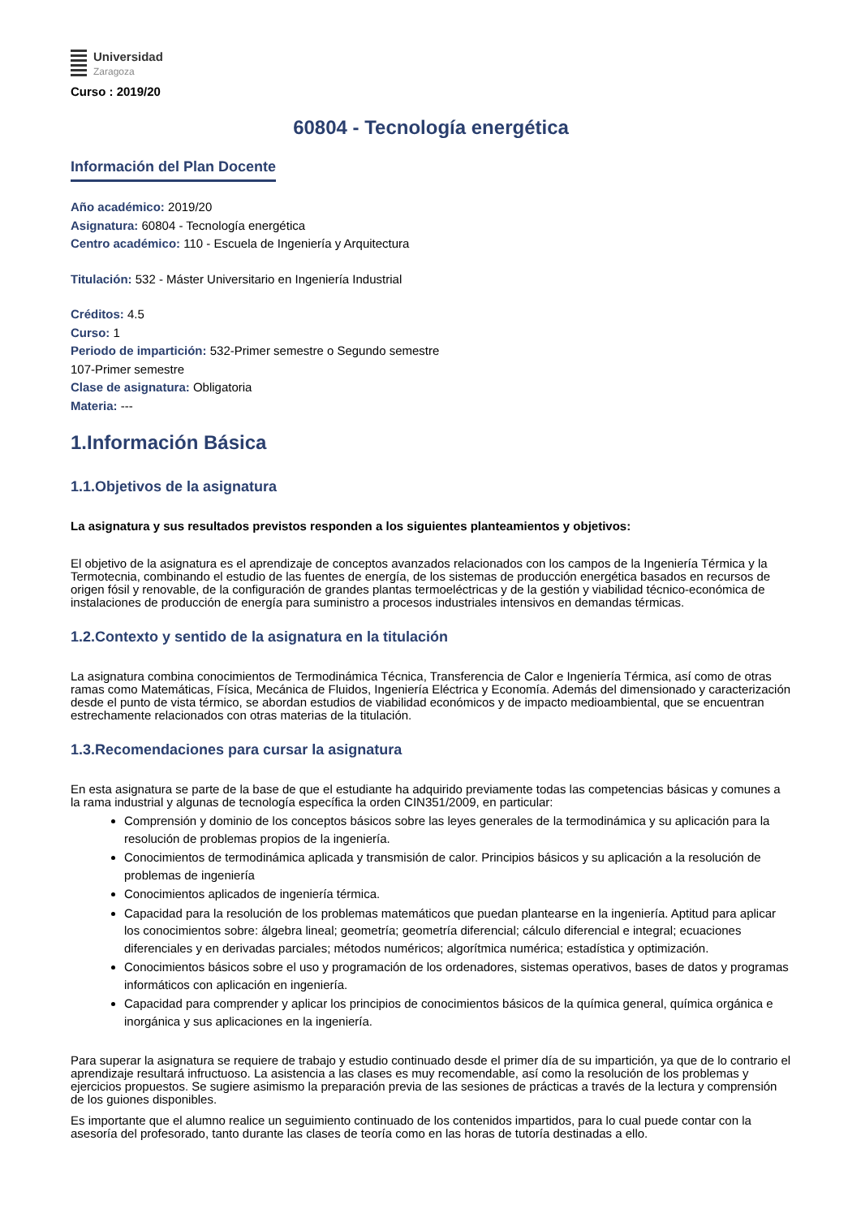Universidad
Zaragoza
Curso : 2019/20
60804 - Tecnología energética
Información del Plan Docente
Año académico: 2019/20
Asignatura: 60804 - Tecnología energética
Centro académico: 110 - Escuela de Ingeniería y Arquitectura
Titulación: 532 - Máster Universitario en Ingeniería Industrial
Créditos: 4.5
Curso: 1
Periodo de impartición: 532-Primer semestre o Segundo semestre
107-Primer semestre
Clase de asignatura: Obligatoria
Materia: ---
1.Información Básica
1.1.Objetivos de la asignatura
La asignatura y sus resultados previstos responden a los siguientes planteamientos y objetivos:
El objetivo de la asignatura es el aprendizaje de conceptos avanzados relacionados con los campos de la Ingeniería Térmica y la Termotecnia, combinando el estudio de las fuentes de energía, de los sistemas de producción energética basados en recursos de origen fósil y renovable, de la configuración de grandes plantas termoeléctricas y de la gestión y viabilidad técnico-económica de instalaciones de producción de energía para suministro a procesos industriales intensivos en demandas térmicas.
1.2.Contexto y sentido de la asignatura en la titulación
La asignatura combina conocimientos de Termodinámica Técnica, Transferencia de Calor e Ingeniería Térmica, así como de otras ramas como Matemáticas, Física, Mecánica de Fluidos, Ingeniería Eléctrica y Economía. Además del dimensionado y caracterización desde el punto de vista térmico, se abordan estudios de viabilidad económicos y de impacto medioambiental, que se encuentran estrechamente relacionados con otras materias de la titulación.
1.3.Recomendaciones para cursar la asignatura
En esta asignatura se parte de la base de que el estudiante ha adquirido previamente todas las competencias básicas y comunes a la rama industrial y algunas de tecnología específica la orden CIN351/2009, en particular:
Comprensión y dominio de los conceptos básicos sobre las leyes generales de la termodinámica y su aplicación para la resolución de problemas propios de la ingeniería.
Conocimientos de termodinámica aplicada y transmisión de calor. Principios básicos y su aplicación a la resolución de problemas de ingeniería
Conocimientos aplicados de ingeniería térmica.
Capacidad para la resolución de los problemas matemáticos que puedan plantearse en la ingeniería. Aptitud para aplicar los conocimientos sobre: álgebra lineal; geometría; geometría diferencial; cálculo diferencial e integral; ecuaciones diferenciales y en derivadas parciales; métodos numéricos; algorítmica numérica; estadística y optimización.
Conocimientos básicos sobre el uso y programación de los ordenadores, sistemas operativos, bases de datos y programas informáticos con aplicación en ingeniería.
Capacidad para comprender y aplicar los principios de conocimientos básicos de la química general, química orgánica e inorgánica y sus aplicaciones en la ingeniería.
Para superar la asignatura se requiere de trabajo y estudio continuado desde el primer día de su impartición, ya que de lo contrario el aprendizaje resultará infructuoso. La asistencia a las clases es muy recomendable, así como la resolución de los problemas y ejercicios propuestos. Se sugiere asimismo la preparación previa de las sesiones de prácticas a través de la lectura y comprensión de los guiones disponibles.
Es importante que el alumno realice un seguimiento continuado de los contenidos impartidos, para lo cual puede contar con la asesoría del profesorado, tanto durante las clases de teoría como en las horas de tutoría destinadas a ello.